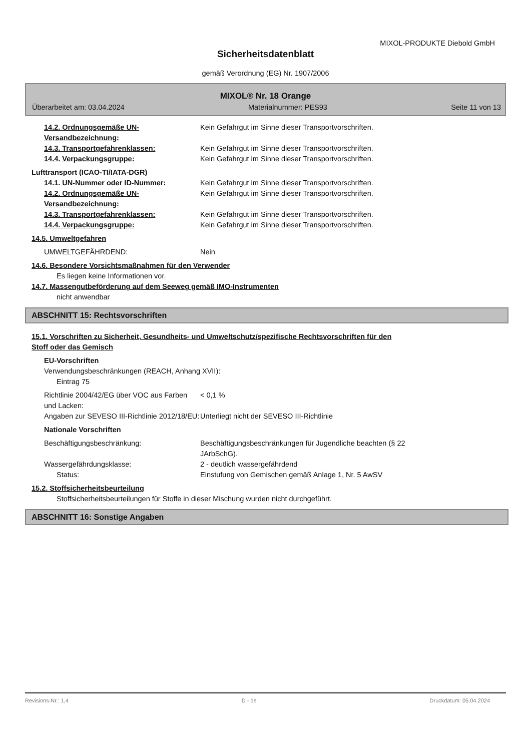MIXOL-PRODUKTE Diebold GmbH
Sicherheitsdatenblatt
gemäß Verordnung (EG) Nr. 1907/2006
MIXOL® Nr. 18 Orange
Überarbeitet am: 03.04.2024 Materialnummer: PES93 Seite 11 von 13
14.2. Ordnungsgemäße UN-Versandbezeichnung:
Kein Gefahrgut im Sinne dieser Transportvorschriften.
14.3. Transportgefahrenklassen: Kein Gefahrgut im Sinne dieser Transportvorschriften.
14.4. Verpackungsgruppe: Kein Gefahrgut im Sinne dieser Transportvorschriften.
Lufttransport (ICAO-TI/IATA-DGR)
14.1. UN-Nummer oder ID-Nummer: Kein Gefahrgut im Sinne dieser Transportvorschriften.
14.2. Ordnungsgemäße UN-Versandbezeichnung:
Kein Gefahrgut im Sinne dieser Transportvorschriften.
14.3. Transportgefahrenklassen: Kein Gefahrgut im Sinne dieser Transportvorschriften.
14.4. Verpackungsgruppe: Kein Gefahrgut im Sinne dieser Transportvorschriften.
14.5. Umweltgefahren
UMWELTGEFÄHRDEND: Nein
14.6. Besondere Vorsichtsmaßnahmen für den Verwender
Es liegen keine Informationen vor.
14.7. Massengutbeförderung auf dem Seeweg gemäß IMO-Instrumenten
nicht anwendbar
ABSCHNITT 15: Rechtsvorschriften
15.1. Vorschriften zu Sicherheit, Gesundheits- und Umweltschutz/spezifische Rechtsvorschriften für den
Stoff oder das Gemisch
EU-Vorschriften
Verwendungsbeschränkungen (REACH, Anhang XVII):
Eintrag 75
Richtlinie 2004/42/EG über VOC aus Farben und Lacken:
< 0,1 %
Angaben zur SEVESO III-Richtlinie 2012/18/EU:
Unterliegt nicht der SEVESO III-Richtlinie
Nationale Vorschriften
Beschäftigungsbeschränkung: Beschäftigungsbeschränkungen für Jugendliche beachten (§ 22
JArbSchG).
Wassergefährdungsklasse: 2 - deutlich wassergefährdend
Status: Einstufung von Gemischen gemäß Anlage 1, Nr. 5 AwSV
15.2. Stoffsicherheitsbeurteilung
Stoffsicherheitsbeurteilungen für Stoffe in dieser Mischung wurden nicht durchgeführt.
ABSCHNITT 16: Sonstige Angaben
Revisions-Nr.: 1,4 D - de Druckdatum: 05.04.2024